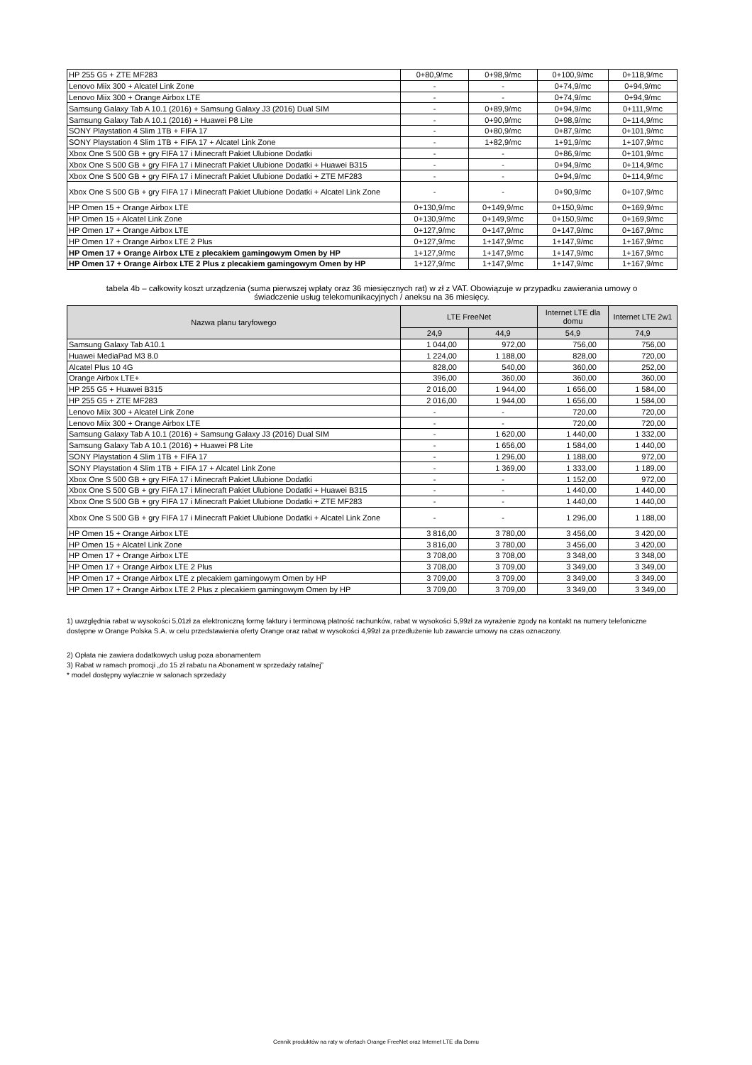| HP 255 G5 + ZTE MF283 | 0+80,9/mc | 0+98,9/mc | 0+100,9/mc | 0+118,9/mc |
| Lenovo Miix 300 + Alcatel Link Zone | - | - | 0+74,9/mc | 0+94,9/mc |
| Lenovo Miix 300 + Orange Airbox LTE | - | - | 0+74,9/mc | 0+94,9/mc |
| Samsung Galaxy Tab A 10.1 (2016) + Samsung Galaxy J3 (2016) Dual SIM | - | 0+89,9/mc | 0+94,9/mc | 0+111,9/mc |
| Samsung Galaxy Tab A 10.1 (2016) + Huawei P8 Lite | - | 0+90,9/mc | 0+98,9/mc | 0+114,9/mc |
| SONY Playstation 4 Slim 1TB + FIFA 17 | - | 0+80,9/mc | 0+87,9/mc | 0+101,9/mc |
| SONY Playstation 4 Slim 1TB + FIFA 17 + Alcatel Link Zone | - | 1+82,9/mc | 1+91,9/mc | 1+107,9/mc |
| Xbox One S 500 GB + gry FIFA 17 i Minecraft Pakiet Ulubione Dodatki | - | - | 0+86,9/mc | 0+101,9/mc |
| Xbox One S 500 GB + gry FIFA 17 i Minecraft Pakiet Ulubione Dodatki + Huawei B315 | - | - | 0+94,9/mc | 0+114,9/mc |
| Xbox One S 500 GB + gry FIFA 17 i Minecraft Pakiet Ulubione Dodatki + ZTE MF283 | - | - | 0+94,9/mc | 0+114,9/mc |
| Xbox One S 500 GB + gry FIFA 17 i Minecraft Pakiet Ulubione Dodatki + Alcatel Link Zone | - | - | 0+90,9/mc | 0+107,9/mc |
| HP Omen 15 + Orange Airbox LTE | 0+130,9/mc | 0+149,9/mc | 0+150,9/mc | 0+169,9/mc |
| HP Omen 15 + Alcatel Link Zone | 0+130,9/mc | 0+149,9/mc | 0+150,9/mc | 0+169,9/mc |
| HP Omen 17 + Orange Airbox LTE | 0+127,9/mc | 0+147,9/mc | 0+147,9/mc | 0+167,9/mc |
| HP Omen 17 + Orange Airbox LTE 2 Plus | 0+127,9/mc | 1+147,9/mc | 1+147,9/mc | 1+167,9/mc |
| HP Omen 17 + Orange Airbox LTE z plecakiem gamingowym Omen by HP | 1+127,9/mc | 1+147,9/mc | 1+147,9/mc | 1+167,9/mc |
| HP Omen 17 + Orange Airbox LTE 2 Plus z plecakiem gamingowym Omen by HP | 1+127,9/mc | 1+147,9/mc | 1+147,9/mc | 1+167,9/mc |
tabela 4b – całkowity koszt urządzenia (suma pierwszej wpłaty oraz 36 miesięcznych rat) w zł z VAT. Obowiązuje w przypadku zawierania umowy o
świadczenie usług telekomunikacyjnych / aneksu na 36 miesięcy.
| Nazwa planu taryfowego | LTE FreeNet | | Internet LTE dla domu | Internet LTE 2w1 |
| --- | --- | --- | --- | --- |
| | 24,9 | 44,9 | 54,9 | 74,9 |
| Samsung Galaxy Tab A10.1 | 1 044,00 | 972,00 | 756,00 | 756,00 |
| Huawei MediaPad M3 8.0 | 1 224,00 | 1 188,00 | 828,00 | 720,00 |
| Alcatel Plus 10 4G | 828,00 | 540,00 | 360,00 | 252,00 |
| Orange Airbox LTE+ | 396,00 | 360,00 | 360,00 | 360,00 |
| HP 255 G5 + Huawei B315 | 2 016,00 | 1 944,00 | 1 656,00 | 1 584,00 |
| HP 255 G5 + ZTE MF283 | 2 016,00 | 1 944,00 | 1 656,00 | 1 584,00 |
| Lenovo Miix 300 + Alcatel Link Zone | - | - | 720,00 | 720,00 |
| Lenovo Miix 300 + Orange Airbox LTE | - | - | 720,00 | 720,00 |
| Samsung Galaxy Tab A 10.1 (2016) + Samsung Galaxy J3 (2016) Dual SIM | - | 1 620,00 | 1 440,00 | 1 332,00 |
| Samsung Galaxy Tab A 10.1 (2016) + Huawei P8 Lite | - | 1 656,00 | 1 584,00 | 1 440,00 |
| SONY Playstation 4 Slim 1TB + FIFA 17 | - | 1 296,00 | 1 188,00 | 972,00 |
| SONY Playstation 4 Slim 1TB + FIFA 17 + Alcatel Link Zone | - | 1 369,00 | 1 333,00 | 1 189,00 |
| Xbox One S 500 GB + gry FIFA 17 i Minecraft Pakiet Ulubione Dodatki | - | - | 1 152,00 | 972,00 |
| Xbox One S 500 GB + gry FIFA 17 i Minecraft Pakiet Ulubione Dodatki + Huawei B315 | - | - | 1 440,00 | 1 440,00 |
| Xbox One S 500 GB + gry FIFA 17 i Minecraft Pakiet Ulubione Dodatki + ZTE MF283 | - | - | 1 440,00 | 1 440,00 |
| Xbox One S 500 GB + gry FIFA 17 i Minecraft Pakiet Ulubione Dodatki + Alcatel Link Zone | - | - | 1 296,00 | 1 188,00 |
| HP Omen 15 + Orange Airbox LTE | 3 816,00 | 3 780,00 | 3 456,00 | 3 420,00 |
| HP Omen 15 + Alcatel Link Zone | 3 816,00 | 3 780,00 | 3 456,00 | 3 420,00 |
| HP Omen 17 + Orange Airbox LTE | 3 708,00 | 3 708,00 | 3 348,00 | 3 348,00 |
| HP Omen 17 + Orange Airbox LTE 2 Plus | 3 708,00 | 3 709,00 | 3 349,00 | 3 349,00 |
| HP Omen 17 + Orange Airbox LTE z plecakiem gamingowym Omen by HP | 3 709,00 | 3 709,00 | 3 349,00 | 3 349,00 |
| HP Omen 17 + Orange Airbox LTE 2 Plus z plecakiem gamingowym Omen by HP | 3 709,00 | 3 709,00 | 3 349,00 | 3 349,00 |
1) uwzględnia rabat w wysokości 5,01zł za elektroniczną formę faktury i terminową płatność rachunków, rabat w wysokości 5,99zł za wyrażenie zgody na kontakt na numery telefoniczne dostępne w Orange Polska S.A. w celu przedstawienia oferty Orange oraz rabat w wysokości 4,99zł za przedłużenie lub zawarcie umowy na czas oznaczony.
2) Opłata nie zawiera dodatkowych usług poza abonamentem
3) Rabat w ramach promocji „do 15 zł rabatu na Abonament w sprzedaży ratalnej”
* model dostępny wyłacznie w salonach sprzedaży
Cennik produktów na raty w ofertach Orange FreeNet oraz Internet LTE dla Domu